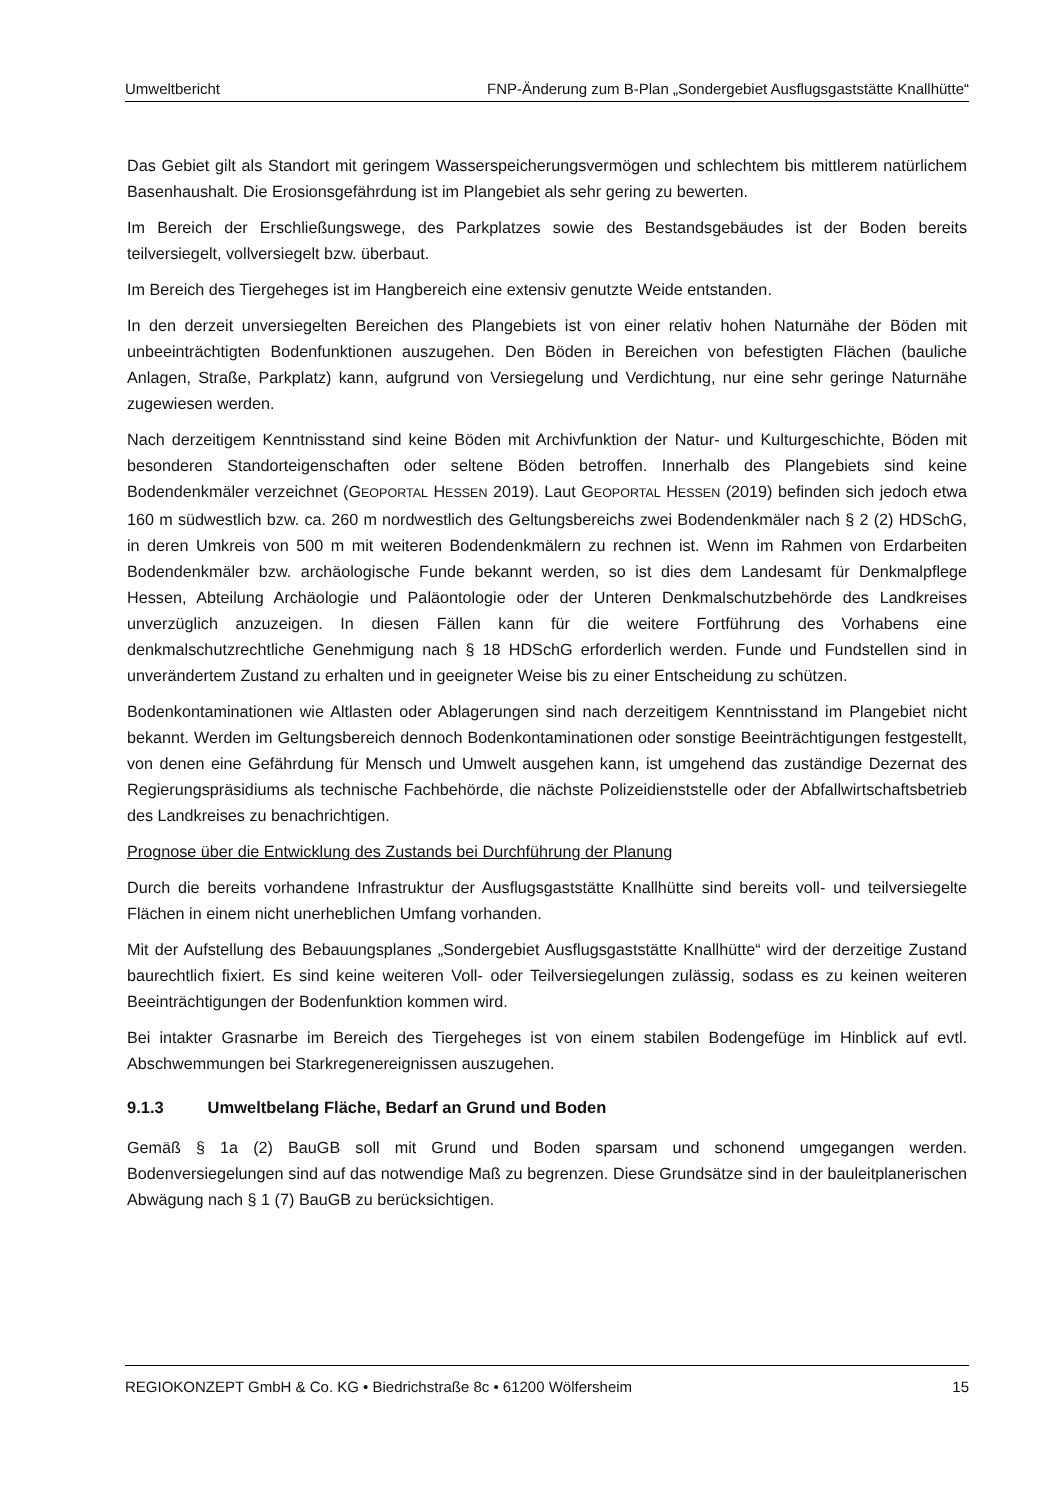Umweltbericht FNP-Änderung zum B-Plan „Sondergebiet Ausflugsgaststätte Knallhütte“
Das Gebiet gilt als Standort mit geringem Wasserspeicherungsvermögen und schlechtem bis mittlerem natürlichem Basenhaushalt. Die Erosionsgefährdung ist im Plangebiet als sehr gering zu bewerten.
Im Bereich der Erschließungswege, des Parkplatzes sowie des Bestandsgebäudes ist der Boden bereits teilversiegelt, vollversiegelt bzw. überbaut.
Im Bereich des Tiergeheges ist im Hangbereich eine extensiv genutzte Weide entstanden.
In den derzeit unversiegelten Bereichen des Plangebiets ist von einer relativ hohen Naturnähe der Böden mit unbeeinträchtigten Bodenfunktionen auszugehen. Den Böden in Bereichen von befestigten Flächen (bauliche Anlagen, Straße, Parkplatz) kann, aufgrund von Versiegelung und Verdichtung, nur eine sehr geringe Naturnähe zugewiesen werden.
Nach derzeitigem Kenntnisstand sind keine Böden mit Archivfunktion der Natur- und Kulturgeschichte, Böden mit besonderen Standorteigenschaften oder seltene Böden betroffen. Innerhalb des Plangebiets sind keine Bodendenkmäler verzeichnet (GEOPORTAL HESSEN 2019). Laut GEOPORTAL HESSEN (2019) befinden sich jedoch etwa 160 m südwestlich bzw. ca. 260 m nordwestlich des Geltungsbereichs zwei Bodendenkmäler nach § 2 (2) HDSchG, in deren Umkreis von 500 m mit weiteren Bodendenkmälern zu rechnen ist. Wenn im Rahmen von Erdarbeiten Bodendenkmäler bzw. archäologische Funde bekannt werden, so ist dies dem Landesamt für Denkmalpflege Hessen, Abteilung Archäologie und Paläontologie oder der Unteren Denkmalschutzbehörde des Landkreises unverzüglich anzuzeigen. In diesen Fällen kann für die weitere Fortführung des Vorhabens eine denkmalschutzrechtliche Genehmigung nach § 18 HDSchG erforderlich werden. Funde und Fundstellen sind in unverändertem Zustand zu erhalten und in geeigneter Weise bis zu einer Entscheidung zu schützen.
Bodenkontaminationen wie Altlasten oder Ablagerungen sind nach derzeitigem Kenntnisstand im Plangebiet nicht bekannt. Werden im Geltungsbereich dennoch Bodenkontaminationen oder sonstige Beeinträchtigungen festgestellt, von denen eine Gefährdung für Mensch und Umwelt ausgehen kann, ist umgehend das zuständige Dezernat des Regierungspräsidiums als technische Fachbehörde, die nächste Polizeidienststelle oder der Abfallwirtschaftsbetrieb des Landkreises zu benachrichtigen.
Prognose über die Entwicklung des Zustands bei Durchführung der Planung
Durch die bereits vorhandene Infrastruktur der Ausflugsgaststätte Knallhütte sind bereits voll- und teilversiegelte Flächen in einem nicht unerheblichen Umfang vorhanden.
Mit der Aufstellung des Bebauungsplanes „Sondergebiet Ausflugsgaststätte Knallhütte“ wird der derzeitige Zustand baurechtlich fixiert. Es sind keine weiteren Voll- oder Teilversiegelungen zulässig, sodass es zu keinen weiteren Beeinträchtigungen der Bodenfunktion kommen wird.
Bei intakter Grasnarbe im Bereich des Tiergeheges ist von einem stabilen Bodengefüge im Hinblick auf evtl. Abschwemmungen bei Starkregenereignissen auszugehen.
9.1.3 Umweltbelang Fläche, Bedarf an Grund und Boden
Gemäß § 1a (2) BauGB soll mit Grund und Boden sparsam und schonend umgegangen werden. Bodenversiegelungen sind auf das notwendige Maß zu begrenzen. Diese Grundsätze sind in der bauleitplanerischen Abwägung nach § 1 (7) BauGB zu berücksichtigen.
REGIOKONZEPT GmbH & Co. KG • Biedrichstraße 8c • 61200 Wölfersheim 15